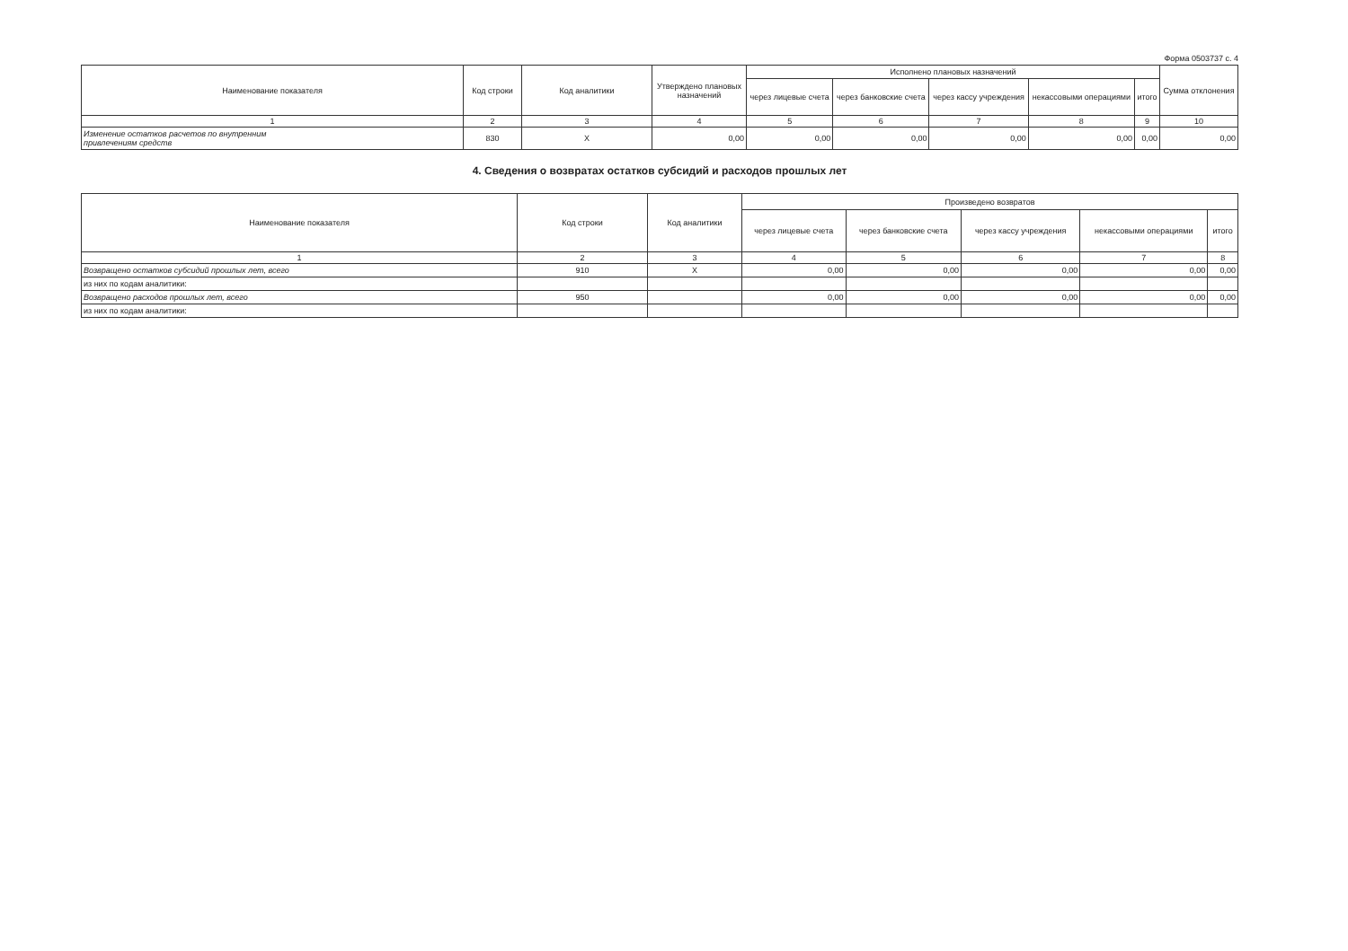Форма 0503737 с. 4
| Наименование показателя | Код строки | Код аналитики | Утверждено плановых назначений | Исполнено плановых назначений | | | | | Сумма отклонения |
| --- | --- | --- | --- | --- | --- | --- | --- | --- | --- |
| | | | | через лицевые счета | через банковские счета | через кассу учреждения | некассовыми операциями | итого | |
| 1 | 2 | 3 | 4 | 5 | 6 | 7 | 8 | 9 | 10 |
| Изменение остатков расчетов по внутренним привлечениям средств | 830 | X | 0,00 | 0,00 | 0,00 | 0,00 | 0,00 | 0,00 | 0,00 |
4. Сведения о возвратах остатков субсидий и расходов прошлых лет
| Наименование показателя | Код строки | Код аналитики | Произведено возвратов | | | | |
| --- | --- | --- | --- | --- | --- | --- | --- |
| | | | через лицевые счета | через банковские счета | через кассу учреждения | некассовыми операциями | итого |
| 1 | 2 | 3 | 4 | 5 | 6 | 7 | 8 |
| Возвращено остатков субсидий прошлых лет, всего | 910 | X | 0,00 | 0,00 | 0,00 | 0,00 | 0,00 |
| из них по кодам аналитики: | | | | | | | |
| Возвращено расходов прошлых лет, всего | 950 | | 0,00 | 0,00 | 0,00 | 0,00 | 0,00 |
| из них по кодам аналитики: | | | | | | | |